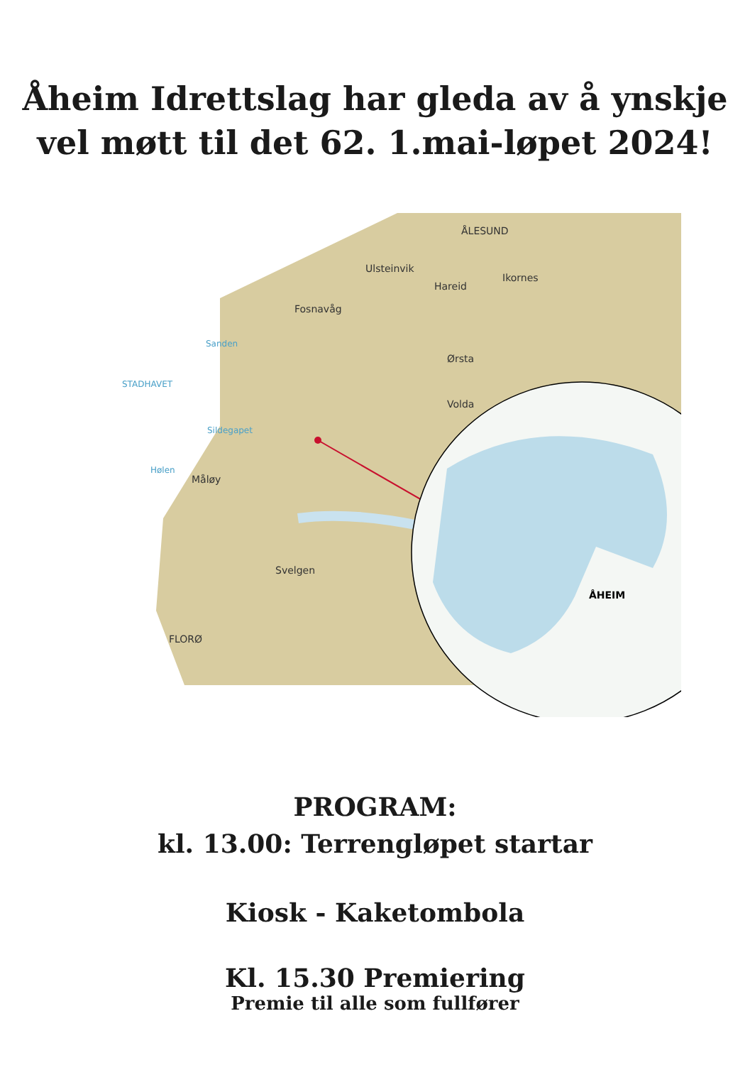Åheim Idrettslag har gleda av å ynskje
vel møtt til det 62. 1.mai-løpet 2024!
ÅLESUND
Ulsteinvik
Fosnavåg
Ørsta
Volda
Måløy
Svelgen
FLORØ
Ikornes
Hareid
ÅHEIM
STADHAVET
Sanden
Sildegapet
Hølen
PROGRAM:
kl. 13.00: Terrengløpet startar
Kiosk - Kaketombola
Kl. 15.30 Premiering
Premie til alle som fullfører